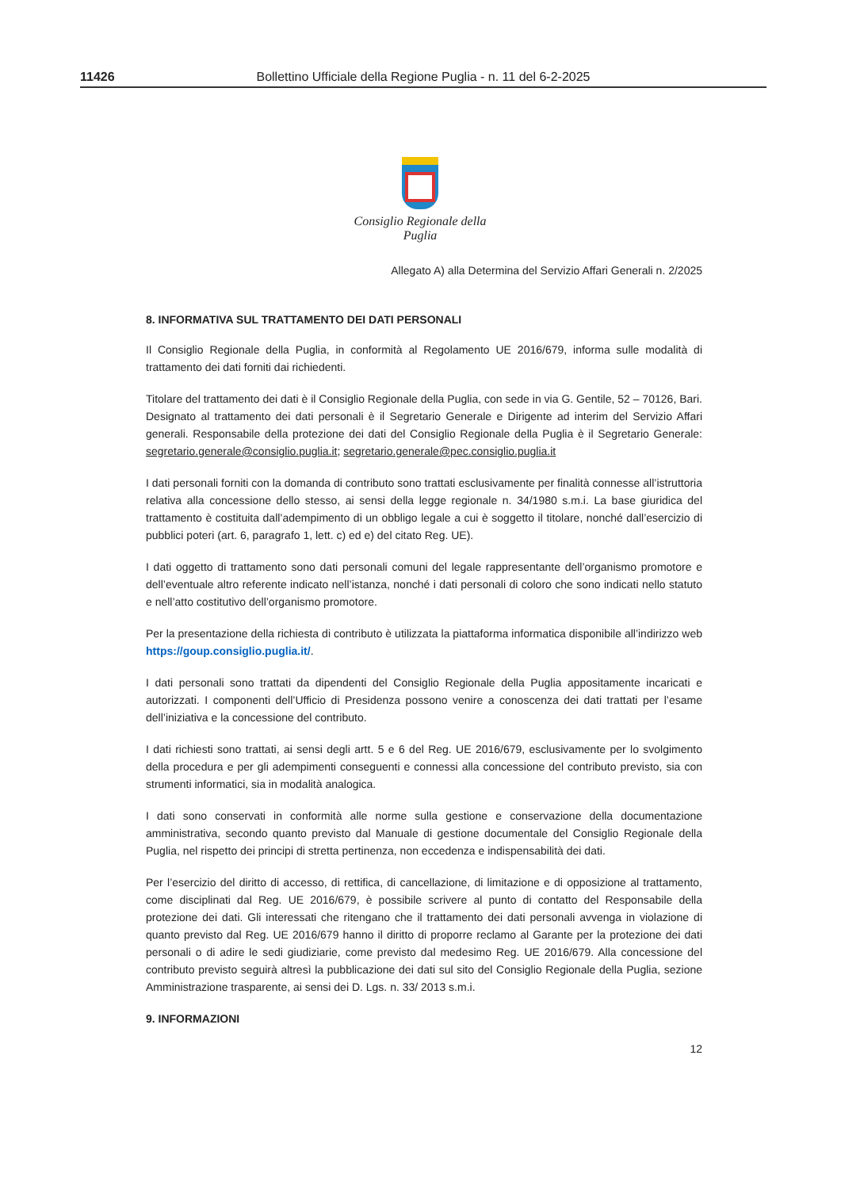11426 Bollettino Ufficiale della Regione Puglia - n. 11 del 6-2-2025
Consiglio Regionale della Puglia
Allegato A) alla Determina del Servizio Affari Generali n. 2/2025
8. INFORMATIVA SUL TRATTAMENTO DEI DATI PERSONALI
Il Consiglio Regionale della Puglia, in conformità al Regolamento UE 2016/679, informa sulle modalità di trattamento dei dati forniti dai richiedenti.
Titolare del trattamento dei dati è il Consiglio Regionale della Puglia, con sede in via G. Gentile, 52 – 70126, Bari. Designato al trattamento dei dati personali è il Segretario Generale e Dirigente ad interim del Servizio Affari generali. Responsabile della protezione dei dati del Consiglio Regionale della Puglia è il Segretario Generale: segretario.generale@consiglio.puglia.it; segretario.generale@pec.consiglio.puglia.it
I dati personali forniti con la domanda di contributo sono trattati esclusivamente per finalità connesse all’istruttoria relativa alla concessione dello stesso, ai sensi della legge regionale n. 34/1980 s.m.i. La base giuridica del trattamento è costituita dall’adempimento di un obbligo legale a cui è soggetto il titolare, nonché dall’esercizio di pubblici poteri (art. 6, paragrafo 1, lett. c) ed e) del citato Reg. UE).
I dati oggetto di trattamento sono dati personali comuni del legale rappresentante dell’organismo promotore e dell’eventuale altro referente indicato nell’istanza, nonché i dati personali di coloro che sono indicati nello statuto e nell’atto costitutivo dell’organismo promotore.
Per la presentazione della richiesta di contributo è utilizzata la piattaforma informatica disponibile all’indirizzo web https://goup.consiglio.puglia.it/.
I dati personali sono trattati da dipendenti del Consiglio Regionale della Puglia appositamente incaricati e autorizzati. I componenti dell’Ufficio di Presidenza possono venire a conoscenza dei dati trattati per l’esame dell’iniziativa e la concessione del contributo.
I dati richiesti sono trattati, ai sensi degli artt. 5 e 6 del Reg. UE 2016/679, esclusivamente per lo svolgimento della procedura e per gli adempimenti conseguenti e connessi alla concessione del contributo previsto, sia con strumenti informatici, sia in modalità analogica.
I dati sono conservati in conformità alle norme sulla gestione e conservazione della documentazione amministrativa, secondo quanto previsto dal Manuale di gestione documentale del Consiglio Regionale della Puglia, nel rispetto dei principi di stretta pertinenza, non eccedenza e indispensabilità dei dati.
Per l’esercizio del diritto di accesso, di rettifica, di cancellazione, di limitazione e di opposizione al trattamento, come disciplinati dal Reg. UE 2016/679, è possibile scrivere al punto di contatto del Responsabile della protezione dei dati. Gli interessati che ritengano che il trattamento dei dati personali avvenga in violazione di quanto previsto dal Reg. UE 2016/679 hanno il diritto di proporre reclamo al Garante per la protezione dei dati personali o di adire le sedi giudiziarie, come previsto dal medesimo Reg. UE 2016/679. Alla concessione del contributo previsto seguirà altresì la pubblicazione dei dati sul sito del Consiglio Regionale della Puglia, sezione Amministrazione trasparente, ai sensi dei D. Lgs. n. 33/ 2013 s.m.i.
9. INFORMAZIONI
12